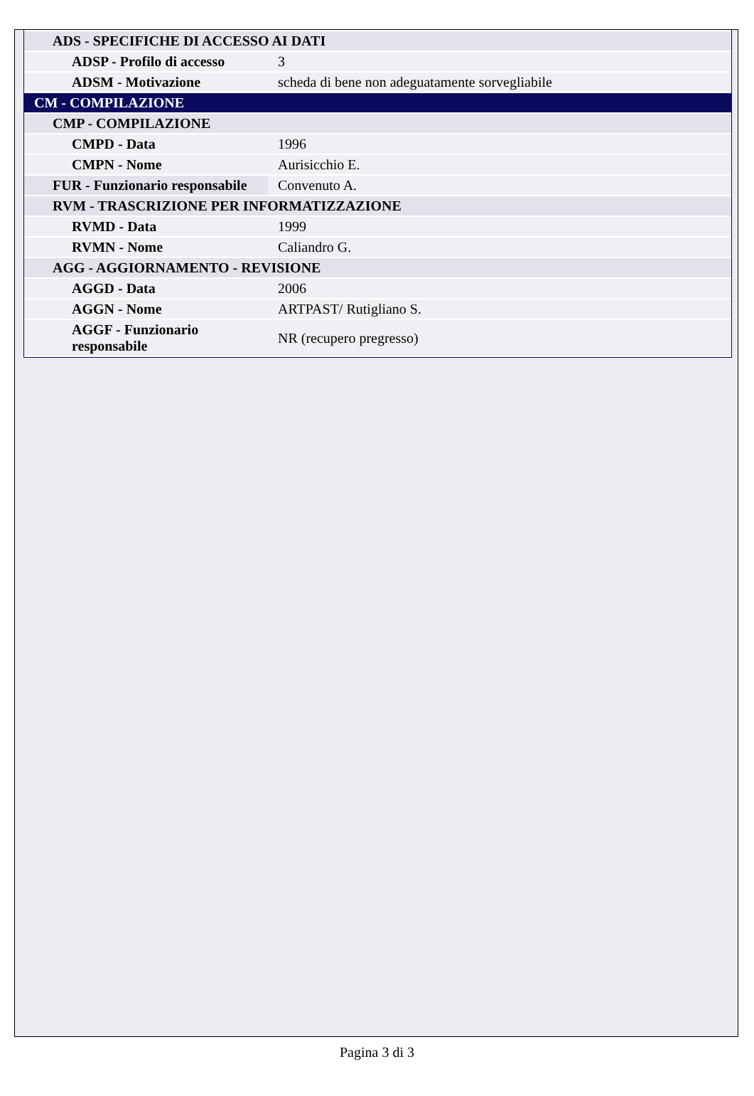| ADS - SPECIFICHE DI ACCESSO AI DATI | |
| ADSP - Profilo di accesso | 3 |
| ADSM - Motivazione | scheda di bene non adeguatamente sorvegliabile |
| CM - COMPILAZIONE | |
| CMP - COMPILAZIONE | |
| CMPD - Data | 1996 |
| CMPN - Nome | Aurisicchio E. |
| FUR - Funzionario responsabile | Convenuto A. |
| RVM - TRASCRIZIONE PER INFORMATIZZAZIONE | |
| RVMD - Data | 1999 |
| RVMN - Nome | Caliandro G. |
| AGG - AGGIORNAMENTO - REVISIONE | |
| AGGD - Data | 2006 |
| AGGN - Nome | ARTPAST/ Rutigliano S. |
| AGGF - Funzionario responsabile | NR (recupero pregresso) |
Pagina 3 di 3